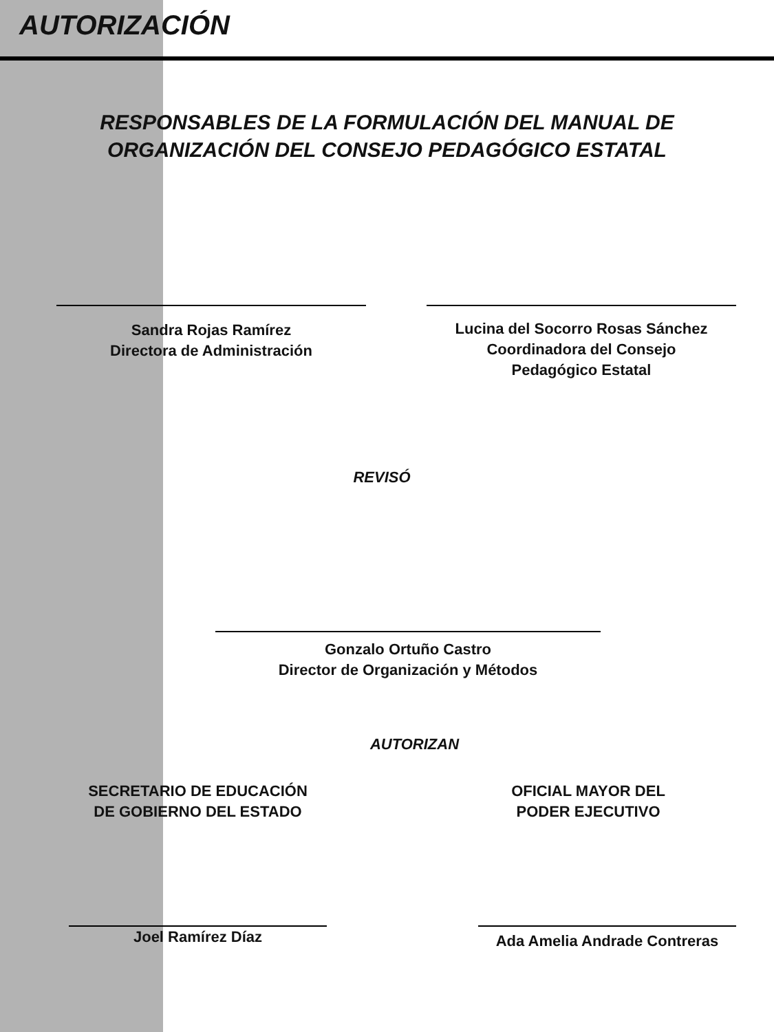AUTORIZACIÓN
RESPONSABLES DE LA FORMULACIÓN DEL MANUAL DE
ORGANIZACIÓN DEL CONSEJO PEDAGÓGICO ESTATAL
Sandra Rojas Ramírez
Directora de Administración
Lucina del Socorro Rosas Sánchez
Coordinadora del Consejo
Pedagógico Estatal
REVISÓ
Gonzalo Ortuño Castro
Director de Organización y Métodos
AUTORIZAN
SECRETARIO DE EDUCACIÓN
DE GOBIERNO DEL ESTADO
OFICIAL MAYOR DEL
PODER EJECUTIVO
Joel Ramírez Díaz
Ada Amelia Andrade Contreras